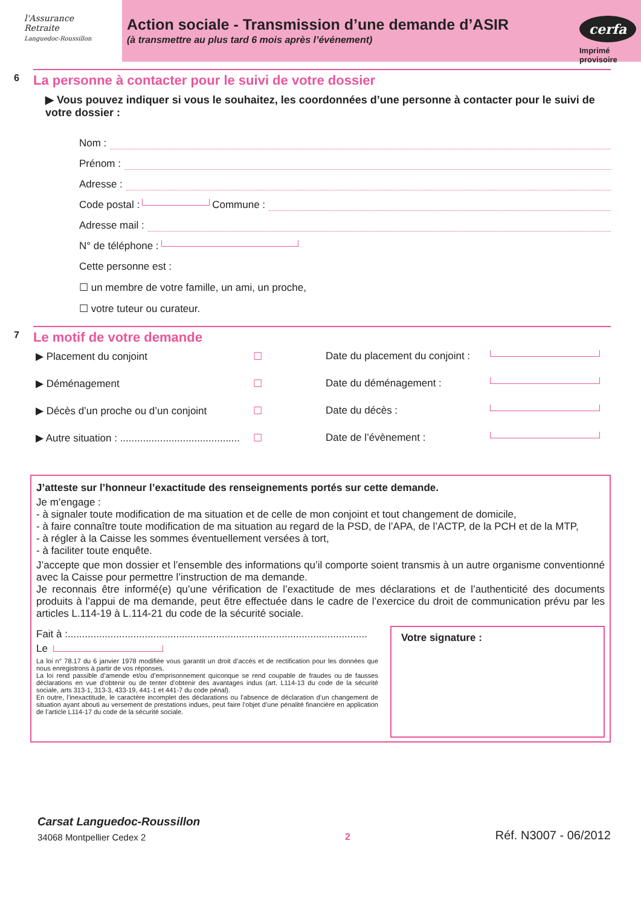l'Assurance
Retraite
Languedoc-Roussillon
Action sociale - Transmission d’une demande d’ASIR
(à transmettre au plus tard 6 mois après l’événement)
cerfa
Imprimé
provisoire
6 La personne à contacter pour le suivi de votre dossier
▶ Vous pouvez indiquer si vous le souhaitez, les coordonnées d’une personne à contacter pour le suivi de votre dossier :
Nom :
Prénom :
Adresse :
Code postal : Commune :
Adresse mail :
N° de téléphone :
Cette personne est :
☐ un membre de votre famille, un ami, un proche,
☐ votre tuteur ou curateur.
7 Le motif de votre demande
▶ Placement du conjoint ☐ Date du placement du conjoint :
▶ Déménagement ☐ Date du déménagement :
▶ Décès d’un proche ou d’un conjoint ☐ Date du décès :
▶ Autre situation : .......................................... ☐ Date de l’évènement :
J’atteste sur l’honneur l’exactitude des renseignements portés sur cette demande.
Je m’engage :
- à signaler toute modification de ma situation et de celle de mon conjoint et tout changement de domicile,
- à faire connaître toute modification de ma situation au regard de la PSD, de l’APA, de l’ACTP, de la PCH et de la MTP,
- à régler à la Caisse les sommes éventuellement versées à tort,
- à faciliter toute enquête.
J’accepte que mon dossier et l’ensemble des informations qu’il comporte soient transmis à un autre organisme conventionné avec la Caisse pour permettre l’instruction de ma demande.
Je reconnais être informé(e) qu’une vérification de l’exactitude de mes déclarations et de l’authenticité des documents produits à l’appui de ma demande, peut être effectuée dans le cadre de l’exercice du droit de communication prévu par les articles L.114-19 à L.114-21 du code de la sécurité sociale.
Fait à :.........................................................................................................
Le
La loi n° 78.17 du 6 janvier 1978 modifiée vous garantit un droit d’accès et de rectification pour les données que nous enregistrons à partir de vos réponses.
La loi rend passible d’amende et/ou d’emprisonnement quiconque se rend coupable de fraudes ou de fausses déclarations en vue d’obtenir ou de tenter d’obtenir des avantages indus (art. L114-13 du code de la sécurité sociale, arts 313-1, 313-3, 433-19, 441-1 et 441-7 du code pénal).
En outre, l’inexactitude, le caractère incomplet des déclarations ou l’absence de déclaration d’un changement de situation ayant abouti au versement de prestations indues, peut faire l’objet d’une pénalité financière en application de l’article L114-17 du code de la sécurité sociale.
Votre signature :
Carsat Languedoc-Roussillon
34068 Montpellier Cedex 2
2
Réf. N3007 - 06/2012